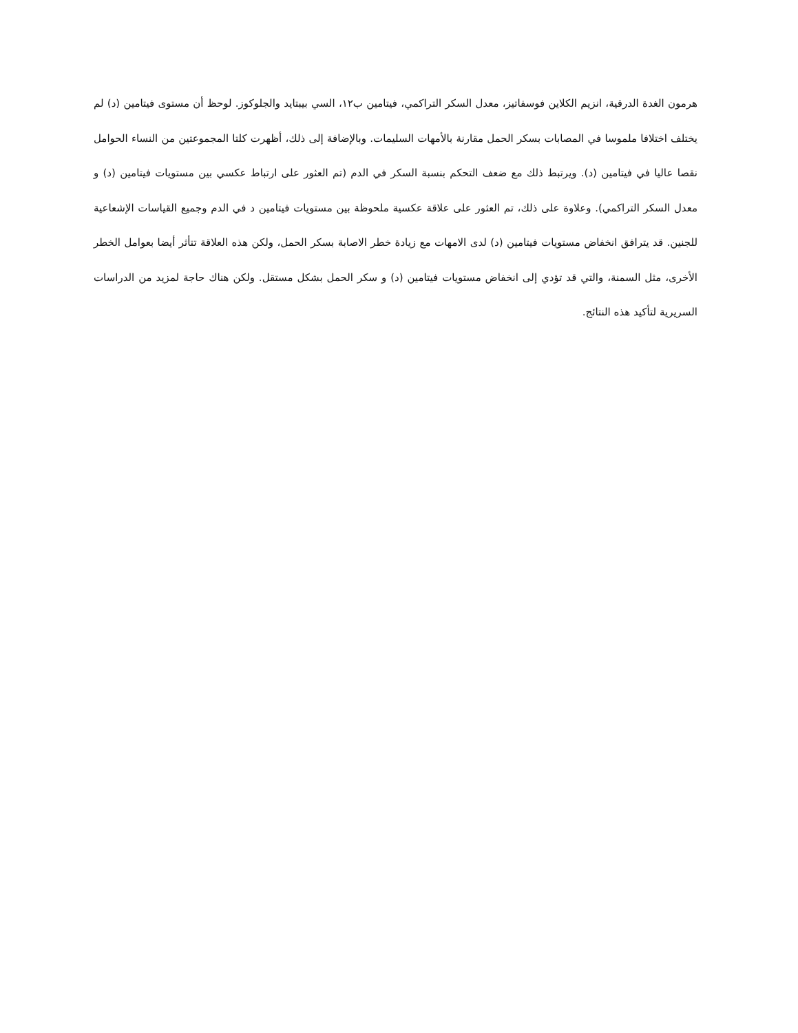هرمون الغدة الدرقية، انزيم الكلاين فوسفاتيز، معدل السكر التراكمي، فيتامين ب١٢، السي بيبتايد والجلوكوز. لوحظ أن مستوى فيتامين (د) لم يختلف اختلافا ملموسا في المصابات بسكر الحمل مقارنة بالأمهات السليمات. وبالإضافة إلى ذلك، أظهرت كلتا المجموعتين من النساء الحوامل نقصا عاليا في فيتامين (د). ويرتبط ذلك مع ضعف التحكم بنسبة السكر في الدم (تم العثور على ارتباط عكسي بين مستويات فيتامين (د) و معدل السكر التراكمي). وعلاوة على ذلك، تم العثور على علاقة عكسية ملحوظة بين مستويات فيتامين د في الدم وجميع القياسات الإشعاعية للجنين. قد يترافق انخفاض مستويات فيتامين (د) لدى الامهات مع زيادة خطر الاصابة بسكر الحمل، ولكن هذه العلاقة تتأثر أيضا بعوامل الخطر الأخرى، مثل السمنة، والتي قد تؤدي إلى انخفاض مستويات فيتامين (د) و سكر الحمل بشكل مستقل. ولكن هناك حاجة لمزيد من الدراسات السريرية لتأكيد هذه النتائج.